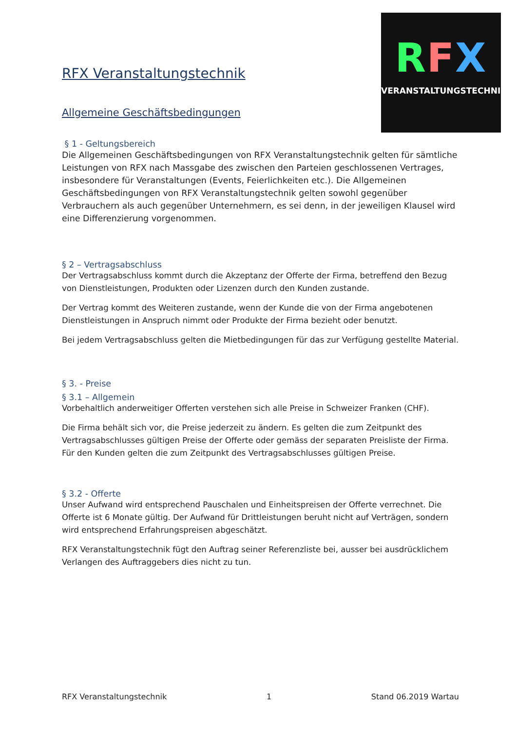RFX
VERANSTALTUNGSTECHNIK
RFX Veranstaltungstechnik
Allgemeine Geschäftsbedingungen
§ 1 - Geltungsbereich
Die Allgemeinen Geschäftsbedingungen von RFX Veranstaltungstechnik gelten für sämtliche Leistungen von RFX nach Massgabe des zwischen den Parteien geschlossenen Vertrages, insbesondere für Veranstaltungen (Events, Feierlichkeiten etc.). Die Allgemeinen Geschäftsbedingungen von RFX Veranstaltungstechnik gelten sowohl gegenüber Verbrauchern als auch gegenüber Unternehmern, es sei denn, in der jeweiligen Klausel wird eine Differenzierung vorgenommen.
§ 2 – Vertragsabschluss
Der Vertragsabschluss kommt durch die Akzeptanz der Offerte der Firma, betreffend den Bezug von Dienstleistungen, Produkten oder Lizenzen durch den Kunden zustande.
Der Vertrag kommt des Weiteren zustande, wenn der Kunde die von der Firma angebotenen Dienstleistungen in Anspruch nimmt oder Produkte der Firma bezieht oder benutzt.
Bei jedem Vertragsabschluss gelten die Mietbedingungen für das zur Verfügung gestellte Material.
§ 3. - Preise
§ 3.1 – Allgemein
Vorbehaltlich anderweitiger Offerten verstehen sich alle Preise in Schweizer Franken (CHF).
Die Firma behält sich vor, die Preise jederzeit zu ändern. Es gelten die zum Zeitpunkt des Vertragsabschlusses gültigen Preise der Offerte oder gemäss der separaten Preisliste der Firma. Für den Kunden gelten die zum Zeitpunkt des Vertragsabschlusses gültigen Preise.
§ 3.2 - Offerte
Unser Aufwand wird entsprechend Pauschalen und Einheitspreisen der Offerte verrechnet. Die Offerte ist 6 Monate gültig. Der Aufwand für Drittleistungen beruht nicht auf Verträgen, sondern wird entsprechend Erfahrungspreisen abgeschätzt.
RFX Veranstaltungstechnik fügt den Auftrag seiner Referenzliste bei, ausser bei ausdrücklichem Verlangen des Auftraggebers dies nicht zu tun.
RFX Veranstaltungstechnik 1 Stand 06.2019 Wartau